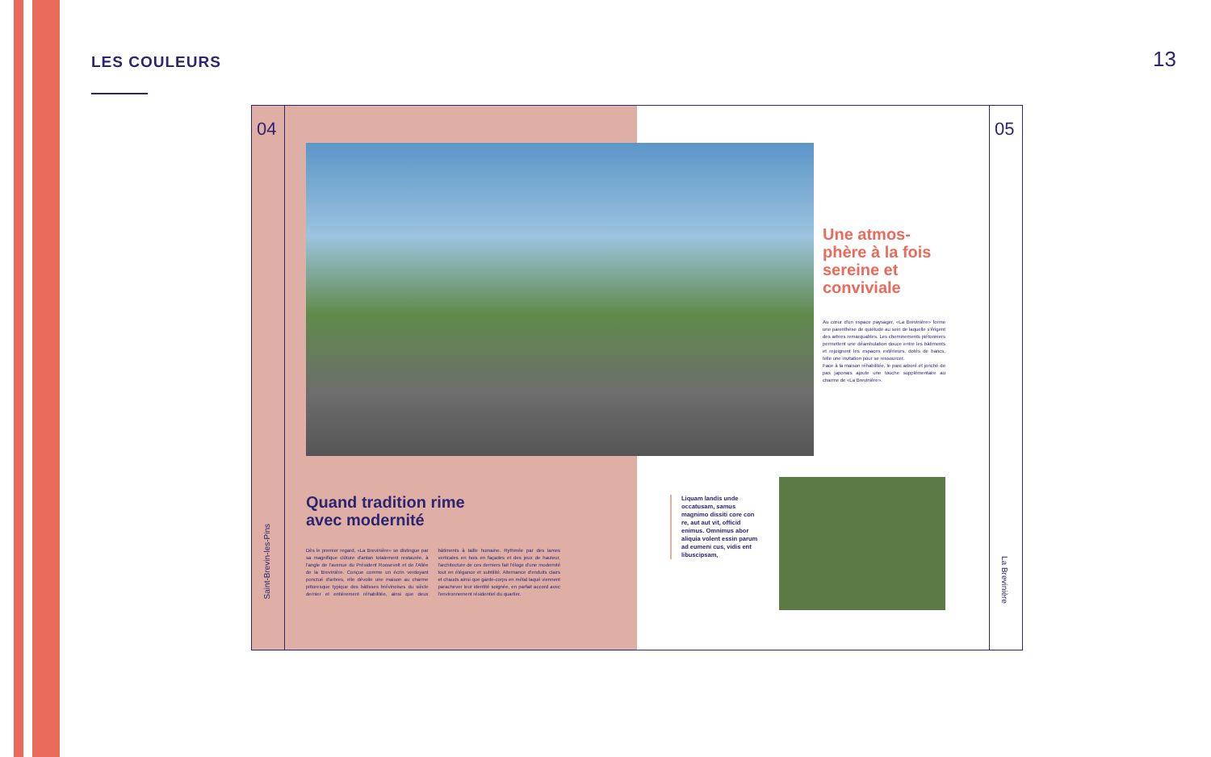LES COULEURS 13
04 05
Une atmos-phère à la fois sereine et conviviale
Au cœur d'un espace paysager, «La Brevinière» forme une parenthèse de quiétude au sein de laquelle s'érigent des arbres remarquables. Les cheminements piétonniers permettent une déambulation douce entre les bâtiments et rejoignent les espaces extérieurs, dotés de bancs, telle une invitation pour se ressourcer.
Face à la maison réhabilitée, le parc arboré et jonché de pas japonais ajoute une touche supplémentaire au charme de «La Brevinière».
Quand tradition rime
avec modernité
Dès le premier regard, «La Brevinière» se distingue par sa magnifique clôture d'antan totalement restaurée, à l'angle de l'avenue du Président Roosevelt et de l'Allée de la Brevinière. Conçue comme un écrin verdoyant ponctué d'arbres, elle dévoile une maison au charme pittoresque typique des bâtisses brévinoises du siècle dernier et entièrement réhabilitée, ainsi que deux bâtiments à taille humaine. Rythmée par des lames verticales en bois en façades et des jeux de hauteur, l'architecture de ces derniers fait l'éloge d'une modernité tout en élégance et subtilité. Alternance d'enduits clairs et chauds ainsi que garde-corps en métal laqué viennent parachever leur identité soignée, en parfait accord avec l'environnement résidentiel du quartier.
Liquam landis unde occatusam, samus magnimo dissiti core con re, aut aut vit, officid enimus. Omnimus abor aliquia volent essin parum ad eumeni cus, vidis ent libuscipsam,
Saint-Brevin-les-Pins
La Brevinière